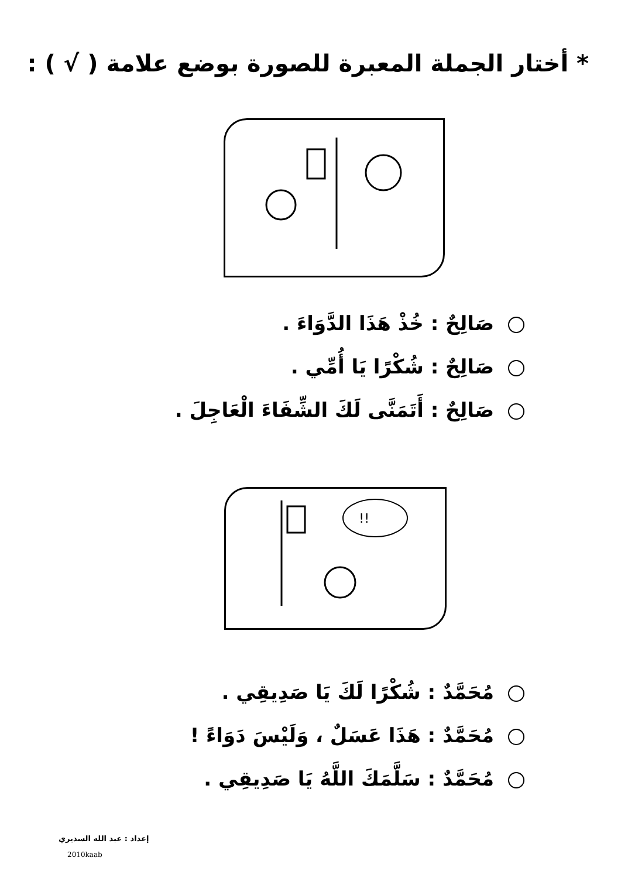* أختار الجملة المعبرة للصورة بوضع علامة ( √ ) :
صَالِحٌ : خُذْ هَذَا الدَّوَاءَ .
صَالِحٌ : شُكْرًا يَا أُمِّي .
صَالِحٌ : أَتَمَنَّى لَكَ الشِّفَاءَ الْعَاجِلَ .
!!
مُحَمَّدٌ : شُكْرًا لَكَ يَا صَدِيقِي .
مُحَمَّدٌ : هَذَا عَسَلٌ ، وَلَيْسَ دَوَاءً !
مُحَمَّدٌ : سَلَّمَكَ اللَّهُ يَا صَدِيقِي .
إعداد : عبد الله السديري
2010kaab